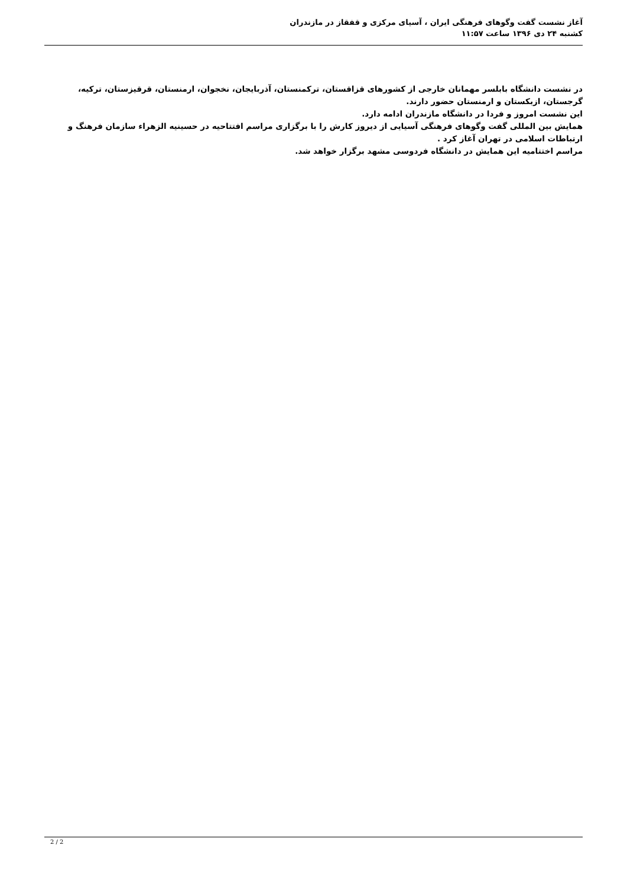آغاز نشست گفت وگوهای فرهنگی ایران ، آسیای مرکزی و قفقاز در مازندران
کشنبه ۲۴ دی ۱۳۹۶ ساعت ۱۱:۵۷
در نشست دانشگاه بابلسر مهمانان خارجی از کشورهای قزاقستان، ترکمنستان، آذربایجان، نخجوان، ارمنستان، قرقیزستان، ترکیه، گرجستان، ازبکستان و ارمنستان حضور دارند.
این نشست امروز و فردا در دانشگاه مازندران ادامه دارد.
همایش بین المللی گفت وگوهای فرهنگی آسیایی از دیروز کارش را با برگزاری مراسم افتتاحیه در حسینیه الزهراء سازمان فرهنگ و ارتباطات اسلامی در تهران آغاز کرد .
مراسم اختتامیه این همایش در دانشگاه فردوسی مشهد برگزار خواهد شد.
2 / 2